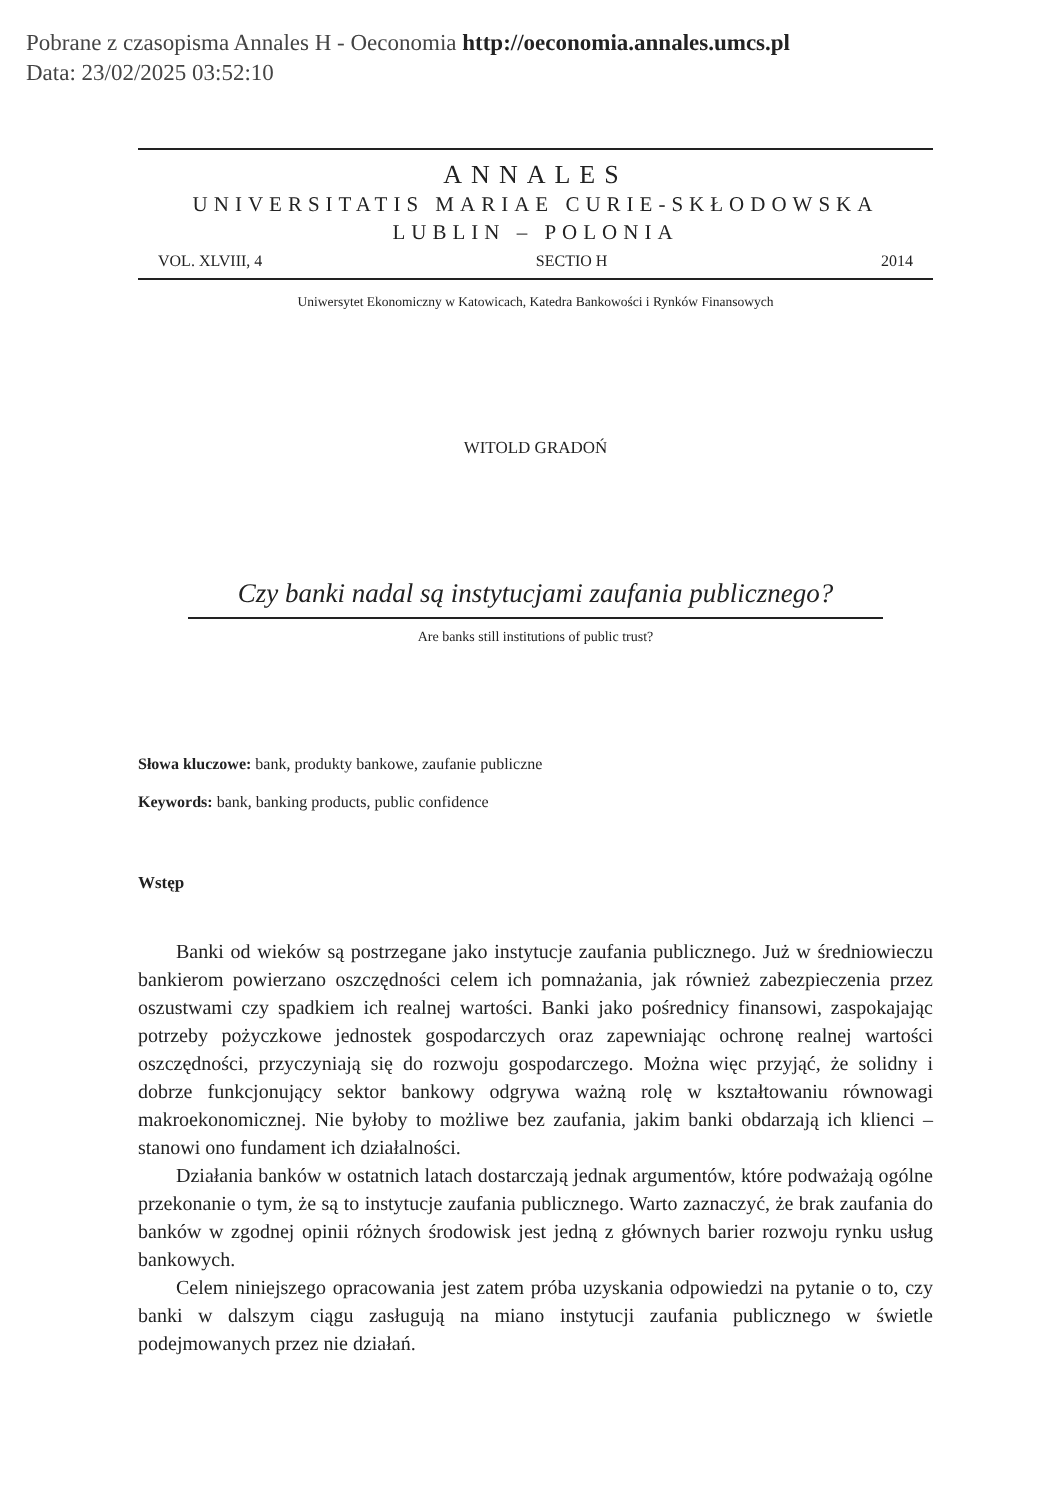Pobrane z czasopisma Annales H - Oeconomia http://oeconomia.annales.umcs.pl
Data: 23/02/2025 03:52:10
ANNALES
UNIVERSITATIS MARIAE CURIE-SKŁODOWSKA
LUBLIN – POLONIA
VOL. XLVIII, 4 SECTIO H 2014
Uniwersytet Ekonomiczny w Katowicach, Katedra Bankowości i Rynków Finansowych
WITOLD GRADOŃ
Czy banki nadal są instytucjami zaufania publicznego?
Are banks still institutions of public trust?
Słowa kluczowe: bank, produkty bankowe, zaufanie publiczne
Keywords: bank, banking products, public confidence
Wstęp
Banki od wieków są postrzegane jako instytucje zaufania publicznego. Już w średniowieczu bankierom powierzano oszczędności celem ich pomnażania, jak również zabezpieczenia przez oszustwami czy spadkiem ich realnej wartości. Banki jako pośrednicy finansowi, zaspokajając potrzeby pożyczkowe jednostek gospodarczych oraz zapewniając ochronę realnej wartości oszczędności, przyczyniają się do rozwoju gospodarczego. Można więc przyjąć, że solidny i dobrze funkcjonujący sektor bankowy odgrywa ważną rolę w kształtowaniu równowagi makroekonomicznej. Nie byłoby to możliwe bez zaufania, jakim banki obdarzają ich klienci – stanowi ono fundament ich działalności.
Działania banków w ostatnich latach dostarczają jednak argumentów, które podważają ogólne przekonanie o tym, że są to instytucje zaufania publicznego. Warto zaznaczyć, że brak zaufania do banków w zgodnej opinii różnych środowisk jest jedną z głównych barier rozwoju rynku usług bankowych.
Celem niniejszego opracowania jest zatem próba uzyskania odpowiedzi na pytanie o to, czy banki w dalszym ciągu zasługują na miano instytucji zaufania publicznego w świetle podejmowanych przez nie działań.